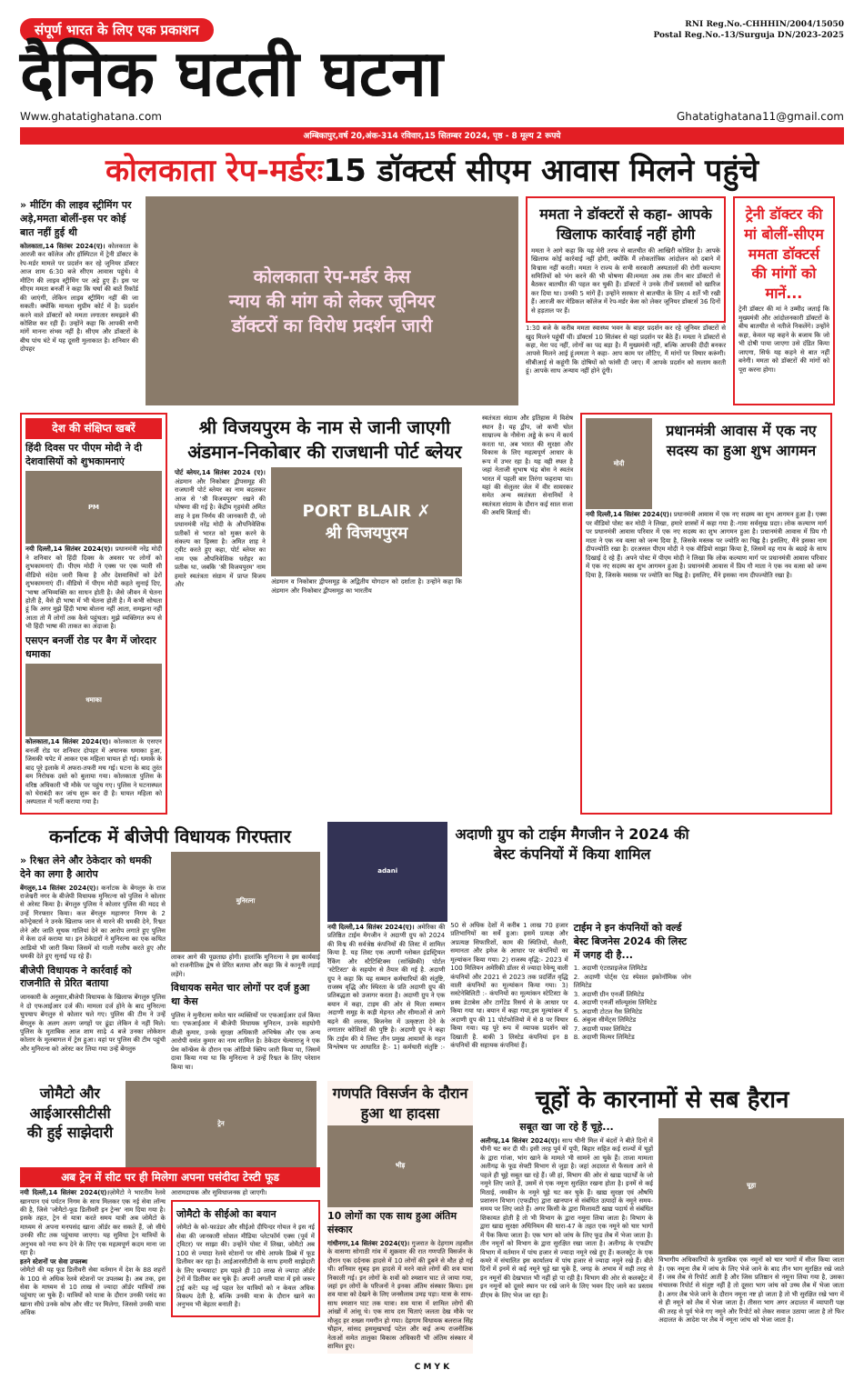संपूर्ण भारत के लिए एक प्रकाशन
दैनिक घटती घटना
RNI Reg.No.-CHHHIN/2004/15050
Postal Reg.No.-13/Surguja DN/2023-2025
Www.ghatatighatana.com Ghatatighatana11@gmail.com
अम्बिकापुर,वर्ष 20,अंक-314 रविवार,15 सितम्बर 2024, पृष्ठ - 8 मूल्य 2 रूपये
कोलकाता रेप-मर्डरः15 डॉक्टर्स सीएम आवास मिलने पहुंचे
» मीटिंग की लाइव स्ट्रीमिंग पर अड़े,ममता बोलीं-इस पर कोई बात नहीं हुई थी
कोलकाता,14 सितंबर 2024(ए)। कोलकाता के आरजी कर कॉलेज और हॉस्पिटल में ट्रेनी डॉक्टर के रेप-मर्डर मामले पर प्रदर्शन कर रहे जूनियर डॉक्टर आज शाम 6:30 बजे सीएम आवास पहुंचे। वे मीटिंग की लाइव स्ट्रीमिंग पर अड़े हुए हैं। इस पर सीएम ममता बनर्जी ने कहा कि चर्चा की बातें रिकॉर्ड की जाएंगी, लेकिन लाइव स्ट्रीमिंग नहीं की जा सकती। क्योंकि मामला सुप्रीम कोर्ट में है। प्रदर्शन करने वाले डॉक्टरों को ममता लगातार समझाने की कोशिश कर रही हैं। उन्होंने कहा कि आपकी सभी मांगें मानना संभव नहीं है। सीएम और डॉक्टरों के बीच पांच घंटे में यह दूसरी मुलाकात है। शनिवार की दोपहर
कोलकाता रेप-मर्डर केस
न्याय की मांग को लेकर जूनियर
डॉक्टरों का विरोध प्रदर्शन जारी
ममता ने डॉक्टरों से कहा- आपके खिलाफ कार्रवाई नहीं होगी
ममता ने आगे कहा कि यह मेरी तरफ से बातचीत की आखिरी कोशिश है। आपके खिलाफ कोई कार्रवाई नहीं होगी, क्योंकि मैं लोकतांत्रिक आंदोलन को दबाने में विश्वास नहीं करती। ममता ने राज्य के सभी सरकारी अस्पतालों की रोगी कल्याण समितियों को भंग करने की भी घोषणा की।ममता अब तक तीन बार डॉक्टरों से बैठकर बातचीत की पहल कर चुकी हैं। डॉक्टरों ने उनके तीनों प्रस्तावों को खारिज कर दिया था। उनकी 5 मांगें हैं। उन्होंने सरकार से बातचीत के लिए 4 शर्तें भी रखी हैं। आरजी कर मेडिकल कॉलेज में रेप-मर्डर केस को लेकर जूनियर डॉक्टर्स 36 दिनों से हड़ताल पर हैं।
1:30 बजे के करीब ममता स्वास्थ्य भवन के बाहर प्रदर्शन कर रहे जूनियर डॉक्टरों से खुद मिलने पहुंचीं थीं। डॉक्टर्स 10 सितंबर से यहां प्रदर्शन पर बैठे हैं। ममता ने डॉक्टरों से कहा, मेरा पद नहीं, लोगों का पद बड़ा है। मैं मुख्यमंत्री नहीं, बल्कि आपकी दीदी बनकर आपसे मिलने आई हूं।ममता ने कहा- आप काम पर लौटिए, मैं मांगों पर विचार करूंगी। सीबीआई से कहूंगी कि दोषियों को फांसी दी जाए। मैं आपके प्रदर्शन को सलाम करती हूं। आपके साथ अन्याय नहीं होने दूंगी।
ट्रेनी डॉक्टर की मां बोलीं-सीएम ममता डॉक्टर्स की मांगों को मानें...
ट्रेनी डॉक्टर की मां ने उम्मीद जताई कि मुख्यमंत्री और आंदोलनकारी डॉक्टरों के बीच बातचीत से नतीजे निकलेंगे। उन्होंने कहा, केवल यह कहने के बजाय कि जो भी दोषी पाया जाएगा उसे दंडित किया जाएगा, सिर्फ यह कहने से बात नहीं बनेगी। ममता को डॉक्टरों की मांगों को पूरा करना होगा।
देश की संक्षिप्त खबरें
हिंदी दिवस पर पीएम मोदी ने दी देशवासियों को शुभकामनाएं
PM
नयी दिल्ली,14 सितंबर 2024(ए)। प्रधानमंत्री नरेंद्र मोदी ने शनिवार को हिंदी दिवस के अवसर पर लोगों को शुभकामनाएं दीं। पीएम मोदी ने एक्स पर एक प्यारी सी वीडियो संदेश जारी किया है और देशवासियों को ढेरों शुभकामनाएं दीं। वीडियो में पीएम मोदी कहते सुनाई दिए, 'भाषा अभिव्यक्ति का साधन होती है। जैसे जीवन में चेतना होती है, वैसे ही भाषा में भी चेतना होती है। मैं कभी सोचता हूं कि अगर मुझे हिंदी भाषा बोलना नहीं आता, समझना नहीं आता तो मैं लोगों तक कैसे पहुंचता। मुझे व्यक्तिगत रूप से भी हिंदी भाषा की ताकत का अंदाजा है।
एसएन बनर्जी रोड पर बैग में जोरदार धमाका
धमाका
कोलकाता,14 सितंबर 2024(ए)। कोलकाता के एसएन बनर्जी रोड पर शनिवार दोपहर में अचानक धमाका हुआ, जिसकी चपेट में आकर एक महिला घायल हो गई। धमाके के बाद पूरे इलाके में अफरा-तफरी मच गई। घटना के बाद तुरंत बम निरोधक दस्ते को बुलाया गया। कोलकाता पुलिस के वरिष्ठ अधिकारी भी मौके पर पहुंच गए। पुलिस ने घटनास्थल को घेराबंदी कर जांच शुरू कर दी है। घायल महिला को अस्पताल में भर्ती कराया गया है।
श्री विजयपुरम के नाम से जानी जाएगी अंडमान-निकोबार की राजधानी पोर्ट ब्लेयर
पोर्ट ब्लेयर,14 सितंबर 2024 (ए)। अंडमान और निकोबार द्वीपसमूह की राजधानी पोर्ट ब्लेयर का नाम बदलकर आज से 'श्री विजयपुरम' रखने की घोषणा की गई है। केंद्रीय गृहमंत्री अमित शाह ने इस निर्णय की जानकारी दी, जो प्रधानमंत्री नरेंद्र मोदी के औपनिवेशिक प्रतीकों से भारत को मुक्त करने के संकल्प का हिस्सा है। अमित शाह ने ट्वीट करते हुए कहा, पोर्ट ब्लेयर का नाम एक औपनिवेशिक धरोहर का प्रतीक था, जबकि 'श्री विजयपुरम' नाम हमारे स्वतंत्रता संग्राम में प्राप्त विजय और
PORT BLAIR ✗
श्री विजयपुरम
अंडमान व निकोबार द्वीपसमूह के अद्वितीय योगदान को दर्शाता है। उन्होंने कहा कि अंडमान और निकोबार द्वीपसमूह का भारतीय
स्वतंत्रता संग्राम और इतिहास में विशेष स्थान है। यह द्वीप, जो कभी चोल साम्राज्य के नौसेना अड्डे के रूप में कार्य करता था, अब भारत की सुरक्षा और विकास के लिए महत्वपूर्ण आधार के रूप में उभर रहा है। यह वही स्थल है जहां नेताजी सुभाष चंद्र बोस ने स्वतंत्र भारत में पहली बार तिरंगा फहराया था। यहां की सेलुलर जेल में वीर सावरकर समेत अन्य स्वतंत्रता सेनानियों ने स्वतंत्रता संग्राम के दौरान कई साल सजा की अवधि बिताई थी।
मोदी
प्रधानमंत्री आवास में एक नए सदस्य का हुआ शुभ आगमन
नयी दिल्ली,14 सितंबर 2024(ए)। प्रधानमंत्री आवास में एक नए सदस्य का शुभ आगमन हुआ है। एक्स पर वीडियो पोस्ट कर मोदी ने लिखा, हमारे शास्त्रों में कहा गया है:-गावः सर्वसुख प्रदाः। लोक कल्याण मार्ग पर प्रधानमंत्री आवास परिवार में एक नए सदस्य का शुभ आगमन हुआ है। प्रधानमंत्री आवास में प्रिय गौ माता ने एक नव वत्सा को जन्म दिया है, जिसके मस्तक पर ज्योति का चिह्न है। इसलिए, मैंने इसका नाम दीपज्योति रखा है। दरअसल पीएम मोदी ने एक वीडियो साझा किया है, जिसमें वह गाय के बछड़े के साथ दिखाई दे रहे हैं। अपने पोस्ट में पीएम मोदी ने लिखा कि लोक कल्याण मार्ग पर प्रधानमंत्री आवास परिवार में एक नए सदस्य का शुभ आगमन हुआ है। प्रधानमंत्री आवास में प्रिय गौ माता ने एक नव वत्सा को जन्म दिया है, जिसके मस्तक पर ज्योति का चिह्न है। इसलिए, मैंने इसका नाम दीपज्योति रखा है।
कर्नाटक में बीजेपी विधायक गिरफ्तार
» रिश्वत लेने और ठेकेदार को धमकी देने का लगा है आरोप
बेंगलुरु,14 सितंबर 2024(ए)। कर्नाटक के बेंगलुरु के राज राजेश्वरी नगर के बीजेपी विधायक मुनिरत्ना को पुलिस ने कोलार से अरेस्ट किया है। बेंगलुरु पुलिस ने कोलार पुलिस की मदद से उन्हें गिरफ्तार किया। कल बेंगलुरु महानगर निगम के 2 कॉन्ट्रेक्टर्स ने उनके खिलाफ जान से मारने की धमकी देने, रिश्वत लेने और जाति सूचक गालियां देने का आरोप लगाते हुए पुलिस में केस दर्ज कराया था। इन ठेकेदारों ने मुनिरत्ना का एक कथित आडियो भी जारी किया जिसमें वो गाली गलौच करते हुए और धमकी देते हुए सुनाई पड़ रहे हैं।
बीजेपी विधायक ने कार्रवाई को राजनीति से प्रेरित बताया
जानकारी के अनुसार,बीजेपी विधायक के खिलाफ बेंगलुरु पुलिस ने दो एफआईआर दर्ज की। मामला दर्ज होने के बाद मुनिरत्ना चुपचाप बेंगलुरु से कोलार चले गए। पुलिस की टीम ने उन्हें बेंगलुरु के अलग अलग जगहों पर ढूंढा लेकिन वे नहीं मिले। पुलिस के मुताबिक आज शाम साढ़े 4 बजे उनका लोकेशन कोलार के मुलबागल में ट्रेस हुआ। वहां पर पुलिस की टीम पहुंची और मुनिरत्ना को अरेस्ट कर लिया गया उन्हें बेंगलुरु
मुनिरत्ना
लाकर आगे की पूछताछ होगी। हालांकि मुनिरत्ना ने इस कार्यवाई को राजनीतिक द्वेष से प्रेरित बताया और कहा कि वे कानूनी लड़ाई लड़ेंगे।
विधायक समेत चार लोगों पर दर्ज हुआ था केस
पुलिस ने मुनीरत्ना समेत चार व्यक्तियों पर एफआईआर दर्ज किया था। एफआईआर में बीजेपी विधायक मुनिरत्न, उनके सहयोगी वीजी कुमार, उनके सुरक्षा अधिकारी अभिषेक और एक अन्य आरोपी वसंत कुमार का नाम शामिल है। ठेकेदार चेल्वाराजु ने एक प्रेस कॉन्फ्रेंस के दौरान एक ऑडियो क्लिप जारी किया था, जिसमें दावा किया गया था कि मुनिरत्ना ने उन्हें रिश्वत के लिए परेशान किया था।
adani
अदाणी ग्रुप को टाईम मैगजीन ने 2024 की बेस्ट कंपनियों में किया शामिल
नयी दिल्ली,14 सितंबर 2024(ए)। अमेरिका की प्रतिष्ठित टाईम मैगजीन ने अदाणी ग्रुप को 2024 की विश्व की सर्वश्रेष्ठ कंपनियों की लिस्ट में शामिल किया है. यह लिस्ट एक अग्रणी ग्लोबल इंडस्ट्रियल रैंकिंग और स्टैटिस्टिक्स (सांख्यिकी) पोर्टल 'स्टेटिस्टा' के सहयोग से तैयार की गई है. अदाणी ग्रुप ने कहा कि यह सम्मान कर्मचारियों की संतुष्टि, राजस्व वृद्धि और स्थिरता के प्रति अदाणी ग्रुप की प्रतिबद्धता को उजागर करता है। अदाणी ग्रुप ने एक बयान में कहा, टाइम की ओर से मिला सम्मान अदाणी समूह के कड़ी मेहनत और सीमाओं से आगे बढ़ने की ललक, बिजनेस में उत्कृष्टता देने के लगातार कोशिशों की पुष्टि है। अदाणी ग्रुप ने कहा कि टाईम की ये लिस्ट तीन प्रमुख आयामों के गहन विश्लेषण पर आधारित है:- 1) कर्मचारी संतुष्टि :- 50 से अधिक देशों में करीब 1 लाख 70 हजार प्रतिभागियों का सर्वे हुआ। इसमें प्रत्यक्ष और अप्रत्यक्ष सिफारिशों, काम की स्थितियों, सैलरी, समानता और इमेज के आधार पर कंपनियों का मूल्यांकन किया गया। 2) राजस्व वृद्धि:- 2023 में 100 मिलियन अमेरिकी डॉलर से ज्यादा रेवेन्यू वाली कंपनियों और 2021 से 2023 तक प्रदर्शित वृद्धि वाली कंपनियों का मूल्यांकन किया गया। 3) सस्टेनेबिलिटी :- कंपनियों का मूल्यांकन स्टेटिस्टा के ध्रस्व डेटाबेस और टार्गेटेड रिसर्च से के आधार पर किया गया था। बयान में कहा गया,इस मूल्यांकन में अदाणी ग्रुप की 11 पोर्टफोलियो में से 8 पर विचार किया गया। यह पूरे रूप में व्यापक प्रदर्शन को दिखाती है. बाकी 3 लिस्टेड कंपनियां इन 8 कंपनियों की सहायक कंपनियां हैं।
टाईम ने इन कंपनियों को वर्ल्ड बेस्ट बिजनेस 2024 की लिस्ट में जगह दी है...
1. अदाणी एंटरप्राइजेज लिमिटेड
2. अदाणी पोर्ट्स एंड स्पेशल इकोनॉमिक जोन लिमिटेड
3. अदाणी ग्रीन एनर्जी लिमिटेड
4. अदाणी एनर्जी सॉल्यूशंस लिमिटेड
5. अदाणी टोटल गैस लिमिटेड
6. अंबुजा सीमेंट्स लिमिटेड
7. अदाणी पावर लिमिटेड
8. अदाणी विल्मर लिमिटेड
जोमैटो और आईआरसीटीसी की हुई साझेदारी
ट्रेन
अब ट्रेन में सीट पर ही मिलेगा अपना पसंदीदा टेस्टी फूड
नयी दिल्ली,14 सितंबर 2024(ए)।ज़ोमैटो ने भारतीय रेलवे खानपान एवं पर्यटन निगम के साथ मिलकर एक नई सेवा लॉन्च की है, जिसे 'जोमैटो-फूड डिलीवरी इन ट्रेन्स' नाम दिया गया है। इसके तहत, ट्रेन से यात्रा करते समय यात्री अब जोमैटो के माध्यम से अपना मनपसंद खाना ऑर्डर कर सकते हैं, जो सीधे उनकी सीट तक पहुंचाया जाएगा। यह सुविधा ट्रेन यात्रियों के अनुभव को नया रूप देने के लिए एक महत्वपूर्ण कदम माना जा रहा है।
इतने स्टेशनों पर सेवा उपलब्ध
जोमैटो की यह फूड डिलीवरी सेवा वर्तमान में देश के 88 शहरों के 100 से अधिक रेलवे स्टेशनों पर उपलब्ध है। अब तक, इस सेवा के माध्यम से 10 लाख से ज्यादा ऑर्डर यात्रियों तक पहुंचाए जा चुके हैं। यात्रियों को यात्रा के दौरान उनकी पसंद का खाना सीधे उनके कोच और सीट पर मिलेगा, जिससे उनकी यात्रा अधिक
आरामदायक और सुविधाजनक हो जाएगी।
जोमैटो के सीईओ का बयान
जोमैटो के को-फाउंडर और सीईओ दीपिन्दर गोयल ने इस नई सेवा की जानकारी सोशल मीडिया प्लेटफॉर्म एक्स (पूर्व में ट्विटर) पर साझा की। उन्होंने पोस्ट में लिखा, जोमैटो अब 100 से ज्यादा रेलवे स्टेशनों पर सीधे आपके डिब्बे में फूड डिलीवर कर रहा है। आईआरसीटीसी के साथ हमारी साझेदारी के लिए धन्यवाद! हम पहले ही 10 लाख से ज्यादा ऑर्डर ट्रेनों में डिलीवर कर चुके हैं। अपनी अगली यात्रा में इसे जरूर ट्राई करें! यह नई पहल रेल यात्रियों को न केवल अधिक विकल्प देती है, बल्कि उनकी यात्रा के दौरान खाने का अनुभव भी बेहतर बनाती है।
गणपति विसर्जन के दौरान हुआ था हादसा
भीड़
10 लोगों का एक साथ हुआ अंतिम संस्कार
गांधीनगर,14 सितंबर 2024(ए)। गुजरात के देहगाम तहसील के वासणा सोगाठी गांव में शुक्रवार की रात गणपति विसर्जन के दौरान एक दर्दनाक हादसे में 10 लोगों की डूबने से मौत हो गई थी। शनिवार सुबह इस हादसे में मरने वाले लोगों की शव यात्रा निकाली गई। इन लोगों के शवों को श्मशान घाट ले जाया गया, जहां इन लोगों के परिजनों ने इनका अंतिम संस्कार किया। इस शव यात्रा को देखने के लिए जनसैलाब उमड़ पड़ा। यात्रा के साथ-साथ श्मशान घाट तक यात्रा। शव यात्रा में शामिल लोगों की आंखों में आंसू थे। एक साथ दस चिताएं जलता देख मौके पर मौजूद हर शख्स गमगीन हो गया। देहगाम विधायक बलराज सिंह चौहान, सांसद हसमुखभाई पटेल और कई अन्य राजनीतिक नेताओं समेत तालुका विकास अधिकारी भी अंतिम संस्कार में शामिल हुए।
चूहों के कारनामों से सब हैरान
सबूत खा जा रहे हैं चूहे...
अलीगढ़,14 सितंबर 2024(ए)। साथ चीनी मिल में बंदरों ने बीते दिनों में चीनी चट कर दी थी। इसी तरह पूर्व में यूपी, बिहार सहित कई राज्यों में चूहों के द्वारा गांजा, भांग खाने के मामले भी सामने आ चुके हैं। ताजा मामला अलीगढ़ के फूड सेफ्टी विभाग से जुड़ा है। जहां अदालत से फैसला आने से पहले ही चूहे सबूत खा रहे हैं। जी हां, विभाग की ओर से खाद्य पदार्थों के जो नमूने लिए जाते हैं, उसमें से एक नमूना सुरक्षित रखना होता है। इनमें से कई मिठाई, नमकीन के नमूने चूहे चट कर चुके हैं। खाद्य सुरक्षा एवं औषधि प्रशासन विभाग (एफडीए) द्वारा खानपान से संबंधित उत्पादों के नमूने समय-समय पर लिए जाते हैं। अगर किसी के द्वारा मिलावटी खाद्य पदार्थ से संबंधित शिकायत होती है तो भी विभाग के द्वारा नमूना लिया जाता है। विभाग के द्वारा खाद्य सुरक्षा अधिनियम की धारा-47 के तहत एक नमूने को चार भागों में पैक किया जाता है। एक भाग को जांच के लिए फूड लैब में भेजा जाता है। तीन नमूनों को विभाग के द्वारा सुरक्षित रखा जाता है। अलीगढ़ के एफडीए विभाग में वर्तमान में पांच हजार से ज्यादा नमूने रखे हुए हैं। कलक्ट्रेट के एक कमरे में संचालित इस कार्यालय में पांच हजार से ज्यादा नमूने रखे हैं। बीते दिनों में इनमें से कई नमूने चूहे खा चुके हैं, जगह के अभाव में सही तरह से इन नमूनों की देखभाल भी नहीं हो पा रही है। विभाग की ओर से कलक्ट्रेट में इन नमूनों को दूसरे स्थान पर रखे जाने के लिए भवन दिए जाने का प्रस्ताव डीएम के लिए भेज जा रहा है।
चूहा
विभागीय अधिकारियों के मुताबिक एक नमूनों को चार भागों में सील किया जाता है। एक नमूना लैब में जांच के लिए भेजे जाने के बाद तीन भाग सुरक्षित रखे जाते हैं। जब लैब से रिपोर्ट आती है और जिस प्रतिष्ठान से नमूना लिया गया है, उसका संचालक रिपोर्ट से संतुष्ट नहीं है तो दूसरा भाग जांच को उच्च लैब में भेजा जाता है। अगर लैब भेजे जाने के दौरान नमूना नष्ट हो जाता है तो भी सुरक्षित रखे भाग में से ही नमूने को लैब में भेजा जाता है। तीसरा भाग अगर अदालत में व्यापारी पक्ष की तरह से पूर्व भेजे गए नमूने और रिपोर्ट को लेकर सवाल उठाया जाता है तो फिर अदालत के आदेश पर लैब में नमूना जांच को भेजा जाता है।
C M Y K